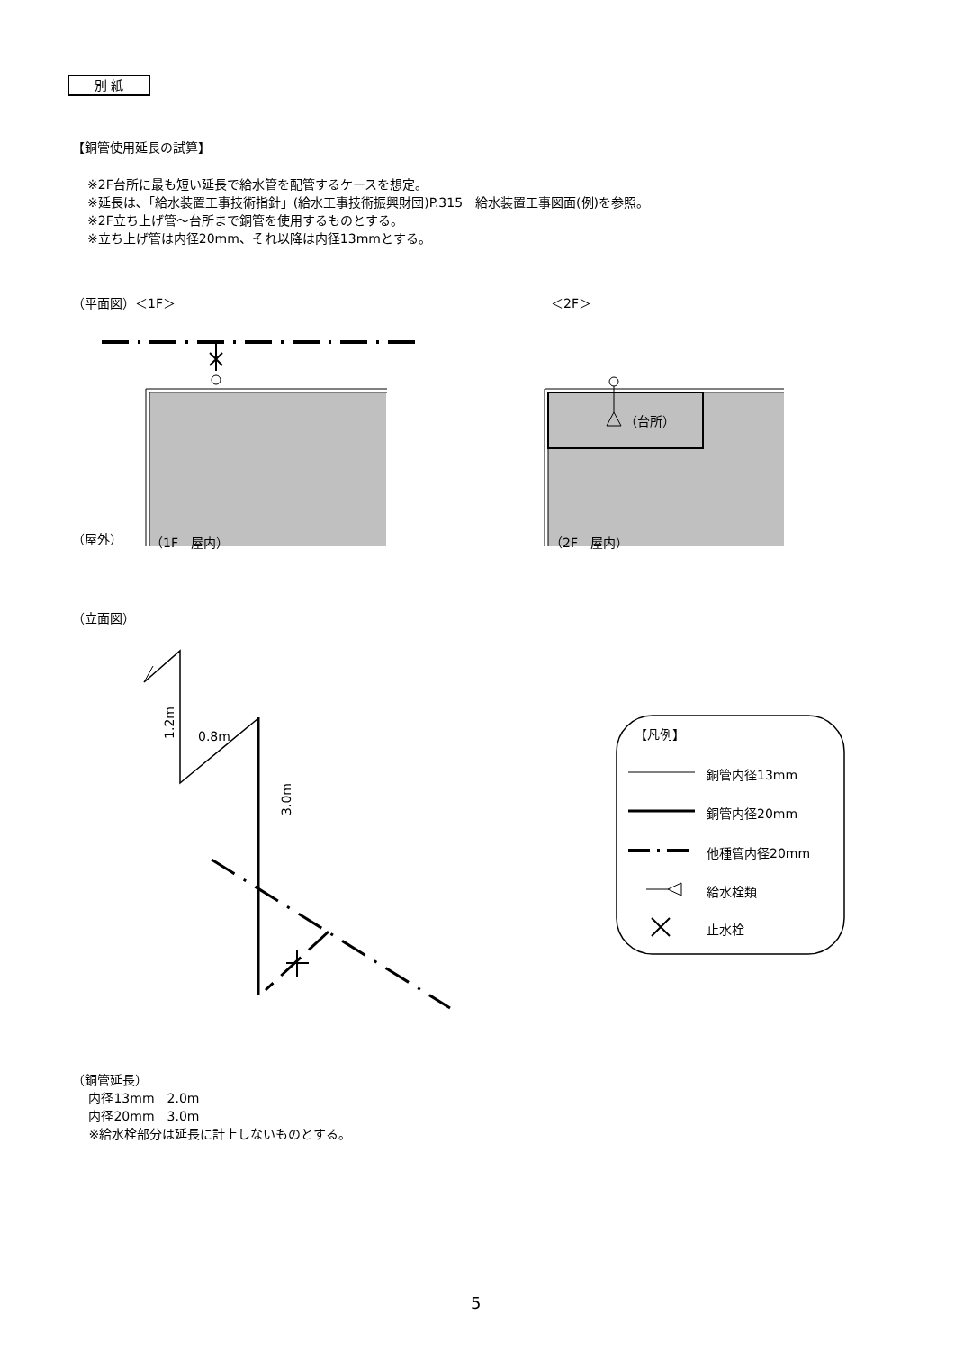別 紙
【銅管使用延長の試算】
※2F台所に最も短い延長で給水管を配管するケースを想定。
※延長は､「給水装置工事技術指針」(給水工事技術振興財団)P.315　給水装置工事図面(例)を参照。
※2F立ち上げ管～台所まで銅管を使用するものとする。
※立ち上げ管は内径20mm、それ以降は内径13mmとする。
（平面図）＜1F＞ ＜2F＞
（屋外） （1F　屋内）
（台所）
（2F　屋内）
（立面図）
1.2m
0.8m
3.0m
【凡例】
銅管内径13mm
銅管内径20mm
他種管内径20mm
給水栓類
止水栓
（銅管延長）
　 内径13mm　2.0m
　 内径20mm　3.0m
　 ※給水栓部分は延長に計上しないものとする。
5